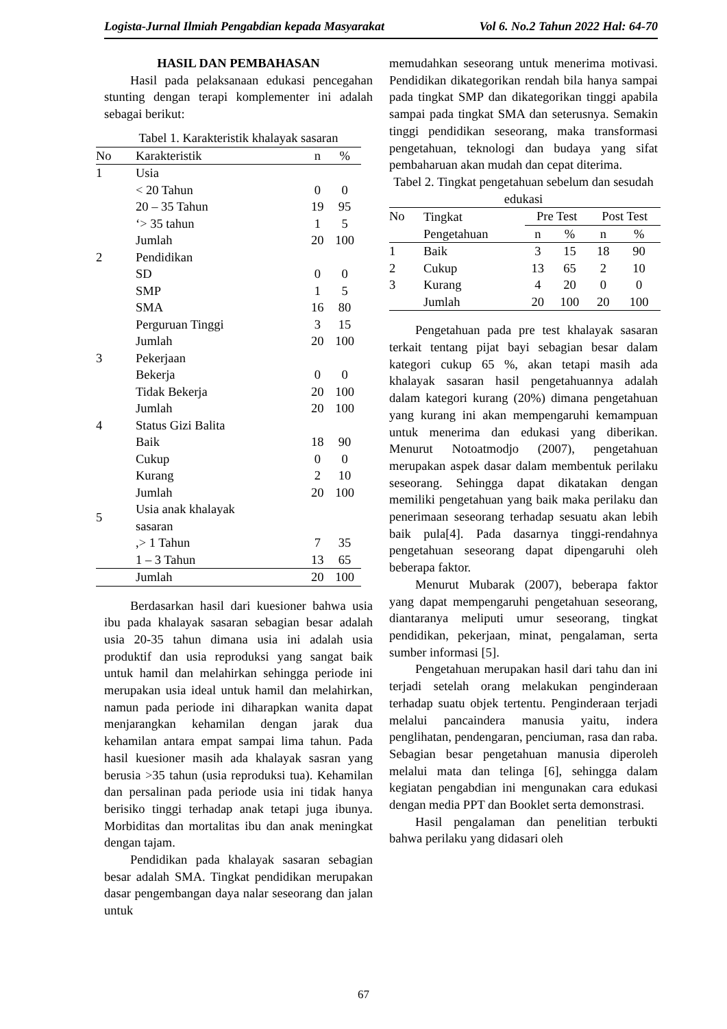Logista-Jurnal Ilmiah Pengabdian kepada Masyarakat Vol 6. No.2 Tahun 2022 Hal: 64-70
HASIL DAN PEMBAHASAN
Hasil pada pelaksanaan edukasi pencegahan stunting dengan terapi komplementer ini adalah sebagai berikut:
Tabel 1. Karakteristik khalayak sasaran
| No | Karakteristik | n | % |
| --- | --- | --- | --- |
| 1 | Usia | | |
| | < 20 Tahun | 0 | 0 |
| | 20 – 35 Tahun | 19 | 95 |
| | ‘> 35 tahun | 1 | 5 |
| | Jumlah | 20 | 100 |
| 2 | Pendidikan | | |
| | SD | 0 | 0 |
| | SMP | 1 | 5 |
| | SMA | 16 | 80 |
| | Perguruan Tinggi | 3 | 15 |
| | Jumlah | 20 | 100 |
| 3 | Pekerjaan | | |
| | Bekerja | 0 | 0 |
| | Tidak Bekerja | 20 | 100 |
| | Jumlah | 20 | 100 |
| 4 | Status Gizi Balita | | |
| | Baik | 18 | 90 |
| | Cukup | 0 | 0 |
| | Kurang | 2 | 10 |
| | Jumlah | 20 | 100 |
| 5 | Usia anak khalayak sasaran | | |
| | ,> 1 Tahun | 7 | 35 |
| | 1 – 3 Tahun | 13 | 65 |
| | Jumlah | 20 | 100 |
Berdasarkan hasil dari kuesioner bahwa usia ibu pada khalayak sasaran sebagian besar adalah usia 20-35 tahun dimana usia ini adalah usia produktif dan usia reproduksi yang sangat baik untuk hamil dan melahirkan sehingga periode ini merupakan usia ideal untuk hamil dan melahirkan, namun pada periode ini diharapkan wanita dapat menjarangkan kehamilan dengan jarak dua kehamilan antara empat sampai lima tahun. Pada hasil kuesioner masih ada khalayak sasran yang berusia >35 tahun (usia reproduksi tua). Kehamilan dan persalinan pada periode usia ini tidak hanya berisiko tinggi terhadap anak tetapi juga ibunya. Morbiditas dan mortalitas ibu dan anak meningkat dengan tajam.
Pendidikan pada khalayak sasaran sebagian besar adalah SMA. Tingkat pendidikan merupakan dasar pengembangan daya nalar seseorang dan jalan untuk
memudahkan seseorang untuk menerima motivasi. Pendidikan dikategorikan rendah bila hanya sampai pada tingkat SMP dan dikategorikan tinggi apabila sampai pada tingkat SMA dan seterusnya. Semakin tinggi pendidikan seseorang, maka transformasi pengetahuan, teknologi dan budaya yang sifat pembaharuan akan mudah dan cepat diterima.
Tabel 2. Tingkat pengetahuan sebelum dan sesudah edukasi
| No | Tingkat | Pre Test | | Post Test | |
| | Pengetahuan | n | % | n | % |
| 1 | Baik | 3 | 15 | 18 | 90 |
| 2 | Cukup | 13 | 65 | 2 | 10 |
| 3 | Kurang | 4 | 20 | 0 | 0 |
| | Jumlah | 20 | 100 | 20 | 100 |
Pengetahuan pada pre test khalayak sasaran terkait tentang pijat bayi sebagian besar dalam kategori cukup 65 %, akan tetapi masih ada khalayak sasaran hasil pengetahuannya adalah dalam kategori kurang (20%) dimana pengetahuan yang kurang ini akan mempengaruhi kemampuan untuk menerima dan edukasi yang diberikan. Menurut Notoatmodjo (2007), pengetahuan merupakan aspek dasar dalam membentuk perilaku seseorang. Sehingga dapat dikatakan dengan memiliki pengetahuan yang baik maka perilaku dan penerimaan seseorang terhadap sesuatu akan lebih baik pula[4]. Pada dasarnya tinggi-rendahnya pengetahuan seseorang dapat dipengaruhi oleh beberapa faktor.
Menurut Mubarak (2007), beberapa faktor yang dapat mempengaruhi pengetahuan seseorang, diantaranya meliputi umur seseorang, tingkat pendidikan, pekerjaan, minat, pengalaman, serta sumber informasi [5].
Pengetahuan merupakan hasil dari tahu dan ini terjadi setelah orang melakukan penginderaan terhadap suatu objek tertentu. Penginderaan terjadi melalui pancaindera manusia yaitu, indera penglihatan, pendengaran, penciuman, rasa dan raba. Sebagian besar pengetahuan manusia diperoleh melalui mata dan telinga [6], sehingga dalam kegiatan pengabdian ini mengunakan cara edukasi dengan media PPT dan Booklet serta demonstrasi.
Hasil pengalaman dan penelitian terbukti bahwa perilaku yang didasari oleh
67